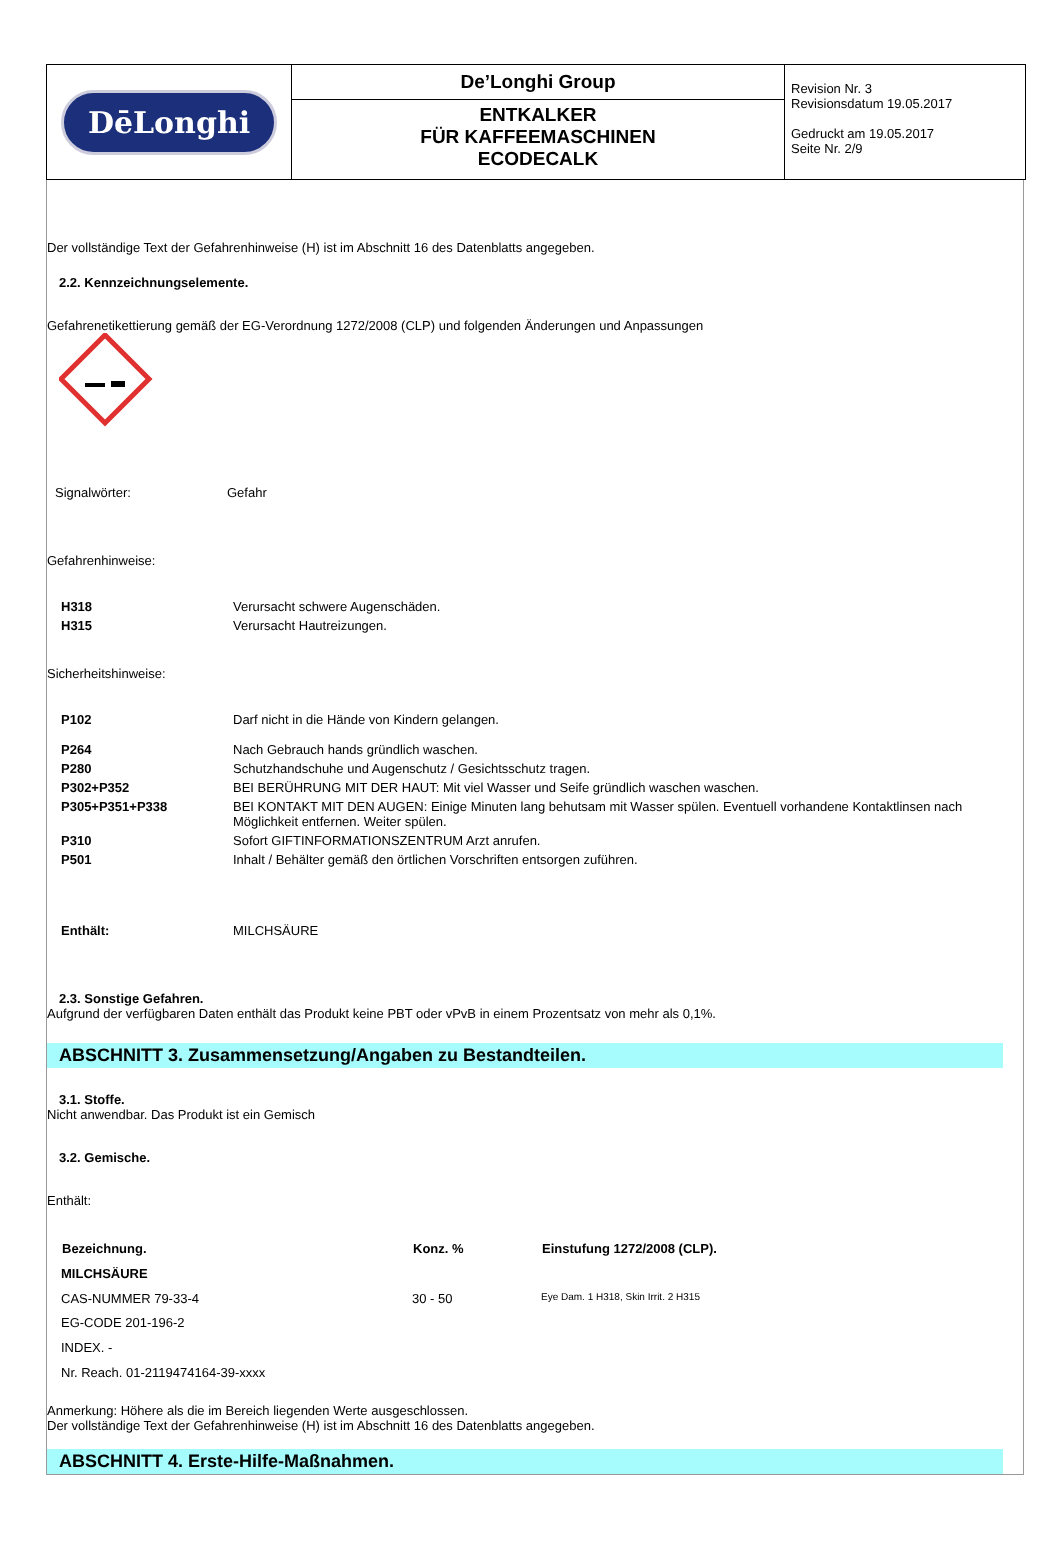| DēLonghi | De’Longhi Group ENTKALKER FÜR KAFFEEMASCHINEN ECODECALK | Revision Nr. 3 Revisionsdatum 19.05.2017 Gedruckt am 19.05.2017 Seite Nr. 2/9 |
Der vollständige Text der Gefahrenhinweise (H) ist im Abschnitt 16 des Datenblatts angegeben.
2.2. Kennzeichnungselemente.
Gefahrenetikettierung gemäß der EG-Verordnung 1272/2008 (CLP) und folgenden Änderungen und Anpassungen
| Signalwörter: | Gefahr |
Gefahrenhinweise:
| H318 | Verursacht schwere Augenschäden. |
| H315 | Verursacht Hautreizungen. |
Sicherheitshinweise:
| P102 | Darf nicht in die Hände von Kindern gelangen. |
| P264 | Nach Gebrauch hands gründlich waschen. |
| P280 | Schutzhandschuhe und Augenschutz / Gesichtsschutz tragen. |
| P302+P352 | BEI BERÜHRUNG MIT DER HAUT: Mit viel Wasser und Seife gründlich waschen waschen. |
| P305+P351+P338 | BEI KONTAKT MIT DEN AUGEN: Einige Minuten lang behutsam mit Wasser spülen. Eventuell vorhandene Kontaktlinsen nach Möglichkeit entfernen. Weiter spülen. |
| P310 | Sofort GIFTINFORMATIONSZENTRUM Arzt anrufen. |
| P501 | Inhalt / Behälter gemäß den örtlichen Vorschriften entsorgen zuführen. |
| Enthält: | MILCHSÄURE |
2.3. Sonstige Gefahren.
Aufgrund der verfügbaren Daten enthält das Produkt keine PBT oder vPvB in einem Prozentsatz von mehr als 0,1%.
ABSCHNITT 3. Zusammensetzung/Angaben zu Bestandteilen.
3.1. Stoffe.
Nicht anwendbar. Das Produkt ist ein Gemisch
3.2. Gemische.
Enthält:
| Bezeichnung. | Konz. % | Einstufung 1272/2008 (CLP). |
| --- | --- | --- |
| MILCHSÄURE | | |
| CAS-NUMMER 79-33-4 | 30 - 50 | Eye Dam. 1 H318, Skin Irrit. 2 H315 |
| EG-CODE 201-196-2 | | |
| INDEX. - | | |
| Nr. Reach. 01-2119474164-39-xxxx | | |
Anmerkung: Höhere als die im Bereich liegenden Werte ausgeschlossen.
Der vollständige Text der Gefahrenhinweise (H) ist im Abschnitt 16 des Datenblatts angegeben.
ABSCHNITT 4. Erste-Hilfe-Maßnahmen.